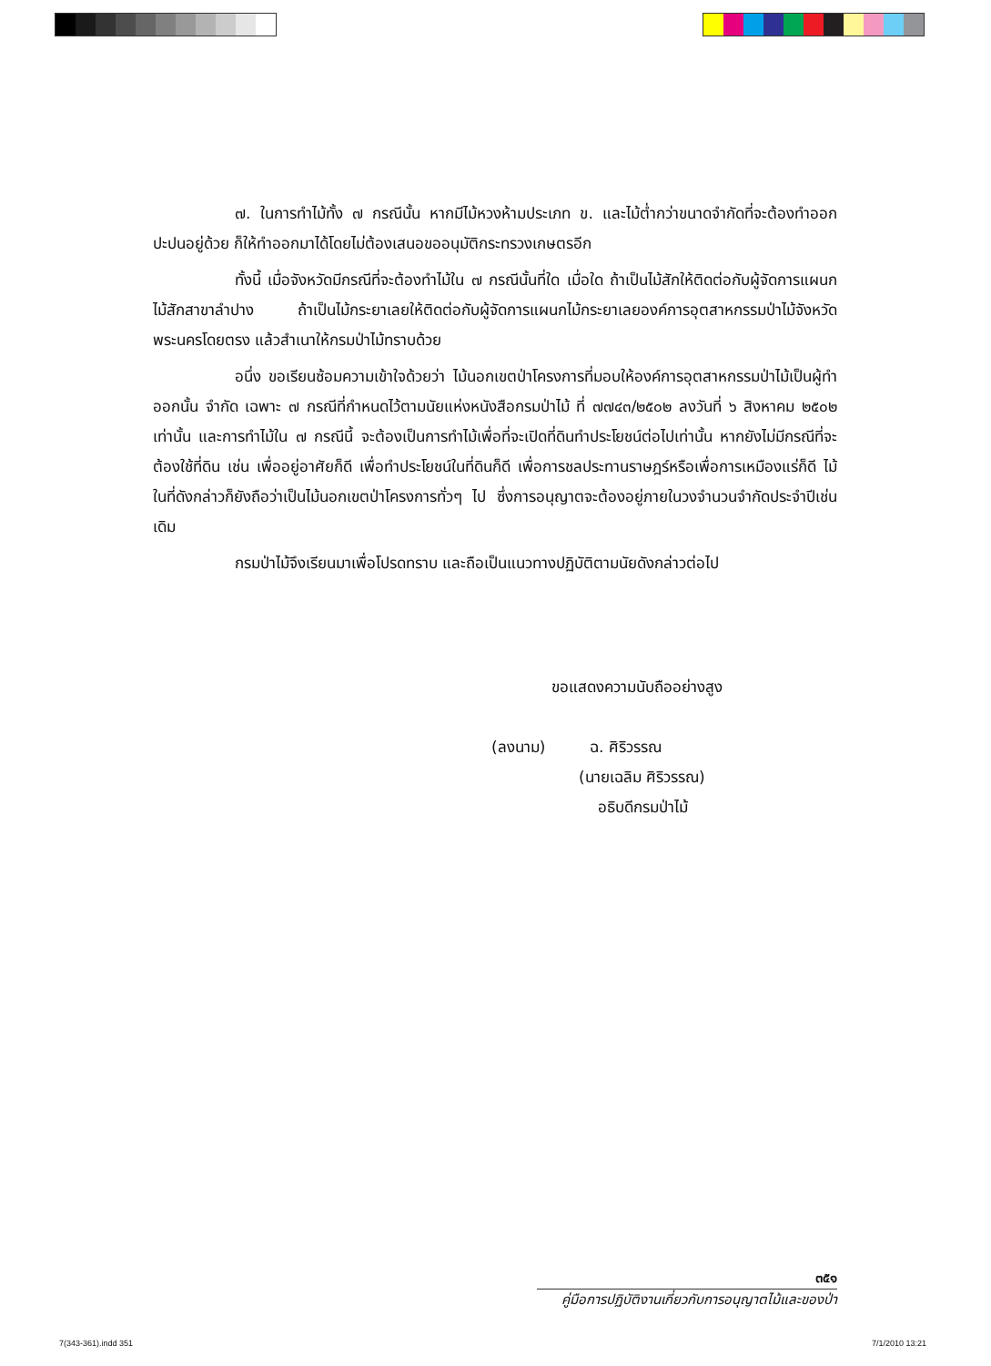๗. ในการทำไม้ทั้ง ๗ กรณีนั้น หากมีไม้หวงห้ามประเภท ข. และไม้ต่ำกว่าขนาดจำกัดที่จะต้องทำออกปะปนอยู่ด้วย ก็ให้ทำออกมาได้โดยไม่ต้องเสนอขออนุมัติกระทรวงเกษตรอีก
ทั้งนี้ เมื่อจังหวัดมีกรณีที่จะต้องทำไม้ใน ๗ กรณีนั้นที่ใด เมื่อใด ถ้าเป็นไม้สักให้ติดต่อกับผู้จัดการแผนกไม้สักสาขาลำปาง ถ้าเป็นไม้กระยาเลยให้ติดต่อกับผู้จัดการแผนกไม้กระยาเลยองค์การอุตสาหกรรมป่าไม้จังหวัดพระนครโดยตรง แล้วสำเนาให้กรมป่าไม้ทราบด้วย
อนึ่ง ขอเรียนซ้อมความเข้าใจด้วยว่า ไม้นอกเขตป่าโครงการที่มอบให้องค์การอุตสาหกรรมป่าไม้เป็นผู้ทำออกนั้น จำกัด เฉพาะ ๗ กรณีที่กำหนดไว้ตามนัยแห่งหนังสือกรมป่าไม้ ที่ ๗๗๔๓/๒๕๐๒ ลงวันที่ ๖ สิงหาคม ๒๕๐๒ เท่านั้น และการทำไม้ใน ๗ กรณีนี้ จะต้องเป็นการทำไม้เพื่อที่จะเปิดที่ดินทำประโยชน์ต่อไปเท่านั้น หากยังไม่มีกรณีที่จะต้องใช้ที่ดิน เช่น เพื่ออยู่อาศัยก็ดี เพื่อทำประโยชน์ในที่ดินก็ดี เพื่อการชลประทานราษฎร์หรือเพื่อการเหมืองแร่ก็ดี ไม้ในที่ดังกล่าวก็ยังถือว่าเป็นไม้นอกเขตป่าโครงการทั่วๆ ไป ซึ่งการอนุญาตจะต้องอยู่ภายในวงจำนวนจำกัดประจำปีเช่นเดิม
กรมป่าไม้จึงเรียนมาเพื่อโปรดทราบ และถือเป็นแนวทางปฏิบัติตามนัยดังกล่าวต่อไป
ขอแสดงความนับถืออย่างสูง
(ลงนาม) ฉ. ศิริวรรณ
(นายเฉลิม ศิริวรรณ)
อธิบดีกรมป่าไม้
๓๕๑
คู่มือการปฏิบัติงานเกี่ยวกับการอนุญาตไม้และของป่า
7(343-361).indd 351 7/1/2010 13:21